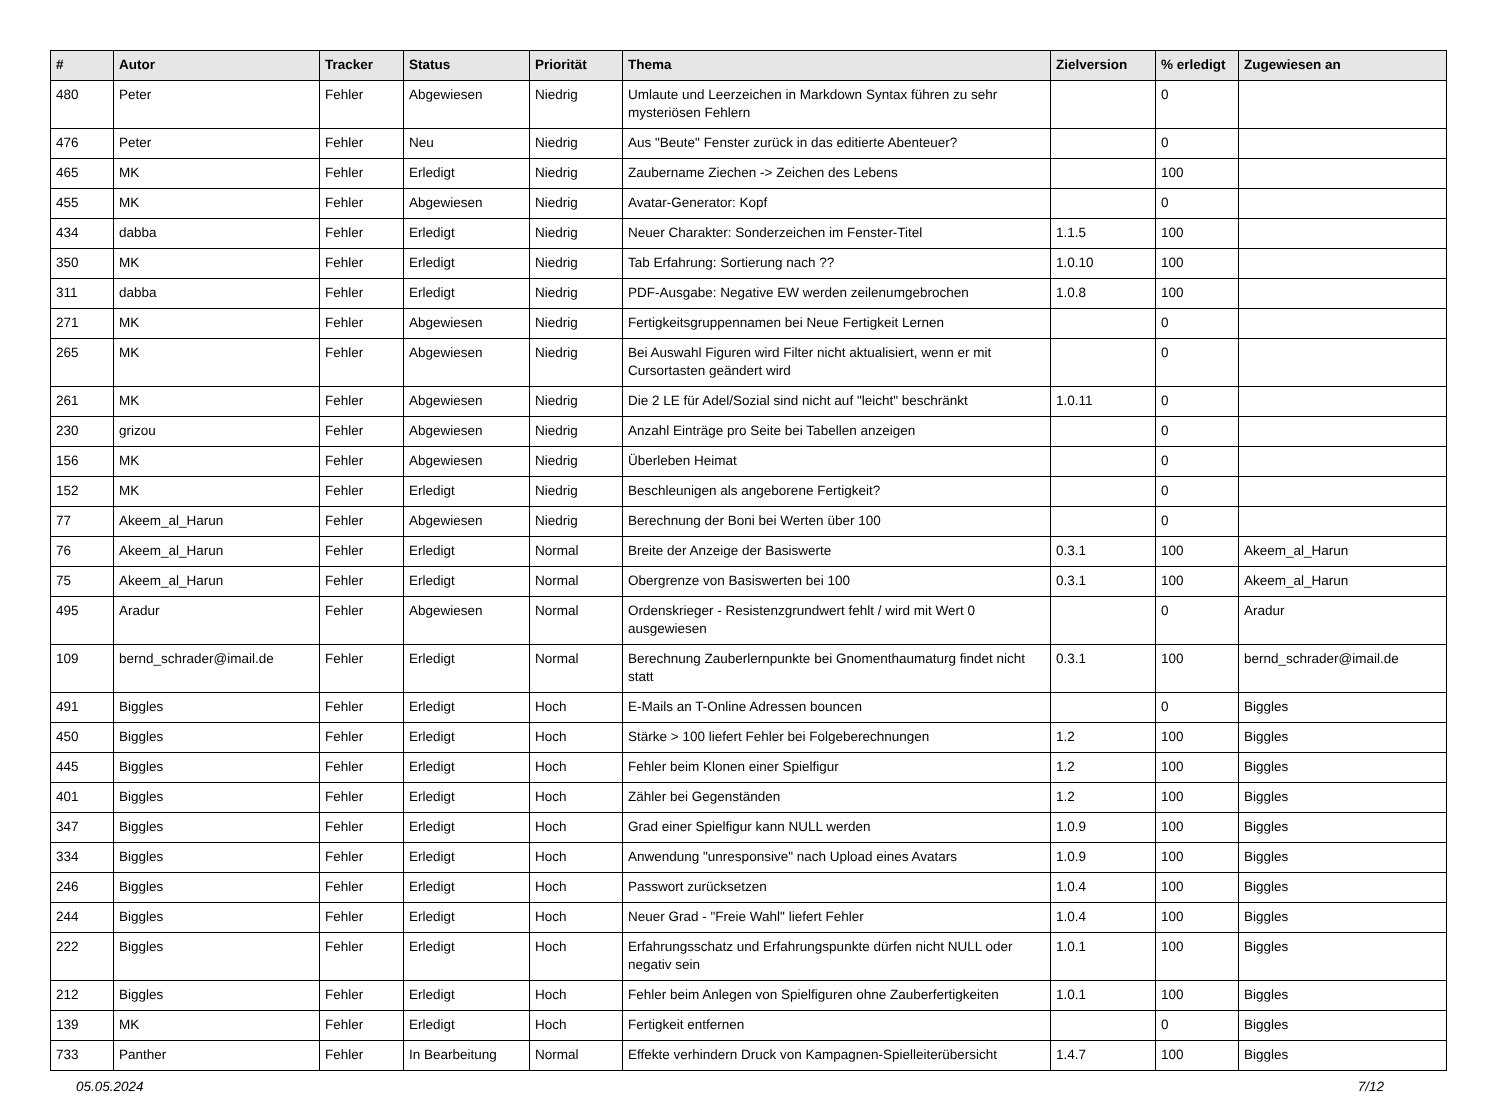| # | Autor | Tracker | Status | Priorität | Thema | Zielversion | % erledigt | Zugewiesen an |
| --- | --- | --- | --- | --- | --- | --- | --- | --- |
| 480 | Peter | Fehler | Abgewiesen | Niedrig | Umlaute und Leerzeichen in Markdown Syntax führen zu sehr mysteriösen Fehlern | | 0 | |
| 476 | Peter | Fehler | Neu | Niedrig | Aus "Beute" Fenster zurück in das editierte Abenteuer? | | 0 | |
| 465 | MK | Fehler | Erledigt | Niedrig | Zaubername Ziechen -> Zeichen des Lebens | | 100 | |
| 455 | MK | Fehler | Abgewiesen | Niedrig | Avatar-Generator: Kopf | | 0 | |
| 434 | dabba | Fehler | Erledigt | Niedrig | Neuer Charakter: Sonderzeichen im Fenster-Titel | 1.1.5 | 100 | |
| 350 | MK | Fehler | Erledigt | Niedrig | Tab Erfahrung: Sortierung nach ?? | 1.0.10 | 100 | |
| 311 | dabba | Fehler | Erledigt | Niedrig | PDF-Ausgabe: Negative EW werden zeilenumgebrochen | 1.0.8 | 100 | |
| 271 | MK | Fehler | Abgewiesen | Niedrig | Fertigkeitsgruppennamen bei Neue Fertigkeit Lernen | | 0 | |
| 265 | MK | Fehler | Abgewiesen | Niedrig | Bei Auswahl Figuren wird Filter nicht aktualisiert, wenn er mit Cursortasten geändert wird | | 0 | |
| 261 | MK | Fehler | Abgewiesen | Niedrig | Die 2 LE für Adel/Sozial sind nicht auf "leicht" beschränkt | 1.0.11 | 0 | |
| 230 | grizou | Fehler | Abgewiesen | Niedrig | Anzahl Einträge pro Seite bei Tabellen anzeigen | | 0 | |
| 156 | MK | Fehler | Abgewiesen | Niedrig | Überleben Heimat | | 0 | |
| 152 | MK | Fehler | Erledigt | Niedrig | Beschleunigen als angeborene Fertigkeit? | | 0 | |
| 77 | Akeem_al_Harun | Fehler | Abgewiesen | Niedrig | Berechnung der Boni bei Werten über 100 | | 0 | |
| 76 | Akeem_al_Harun | Fehler | Erledigt | Normal | Breite der Anzeige der Basiswerte | 0.3.1 | 100 | Akeem_al_Harun |
| 75 | Akeem_al_Harun | Fehler | Erledigt | Normal | Obergrenze von Basiswerten bei 100 | 0.3.1 | 100 | Akeem_al_Harun |
| 495 | Aradur | Fehler | Abgewiesen | Normal | Ordenskrieger - Resistenzgrundwert fehlt / wird mit Wert 0 ausgewiesen | | 0 | Aradur |
| 109 | bernd_schrader@imail.de | Fehler | Erledigt | Normal | Berechnung Zauberlernpunkte bei Gnomenthaumaturg findet nicht statt | 0.3.1 | 100 | bernd_schrader@imail.de |
| 491 | Biggles | Fehler | Erledigt | Hoch | E-Mails an T-Online Adressen bouncen | | 0 | Biggles |
| 450 | Biggles | Fehler | Erledigt | Hoch | Stärke > 100 liefert Fehler bei Folgeberechnungen | 1.2 | 100 | Biggles |
| 445 | Biggles | Fehler | Erledigt | Hoch | Fehler beim Klonen einer Spielfigur | 1.2 | 100 | Biggles |
| 401 | Biggles | Fehler | Erledigt | Hoch | Zähler bei Gegenständen | 1.2 | 100 | Biggles |
| 347 | Biggles | Fehler | Erledigt | Hoch | Grad einer Spielfigur kann NULL werden | 1.0.9 | 100 | Biggles |
| 334 | Biggles | Fehler | Erledigt | Hoch | Anwendung "unresponsive" nach Upload eines Avatars | 1.0.9 | 100 | Biggles |
| 246 | Biggles | Fehler | Erledigt | Hoch | Passwort zurücksetzen | 1.0.4 | 100 | Biggles |
| 244 | Biggles | Fehler | Erledigt | Hoch | Neuer Grad - "Freie Wahl" liefert Fehler | 1.0.4 | 100 | Biggles |
| 222 | Biggles | Fehler | Erledigt | Hoch | Erfahrungsschatz und Erfahrungspunkte dürfen nicht NULL oder negativ sein | 1.0.1 | 100 | Biggles |
| 212 | Biggles | Fehler | Erledigt | Hoch | Fehler beim Anlegen von Spielfiguren ohne Zauberfertigkeiten | 1.0.1 | 100 | Biggles |
| 139 | MK | Fehler | Erledigt | Hoch | Fertigkeit entfernen | | 0 | Biggles |
| 733 | Panther | Fehler | In Bearbeitung | Normal | Effekte verhindern Druck von Kampagnen-Spielleiterübersicht | 1.4.7 | 100 | Biggles |
05.05.2024 7/12